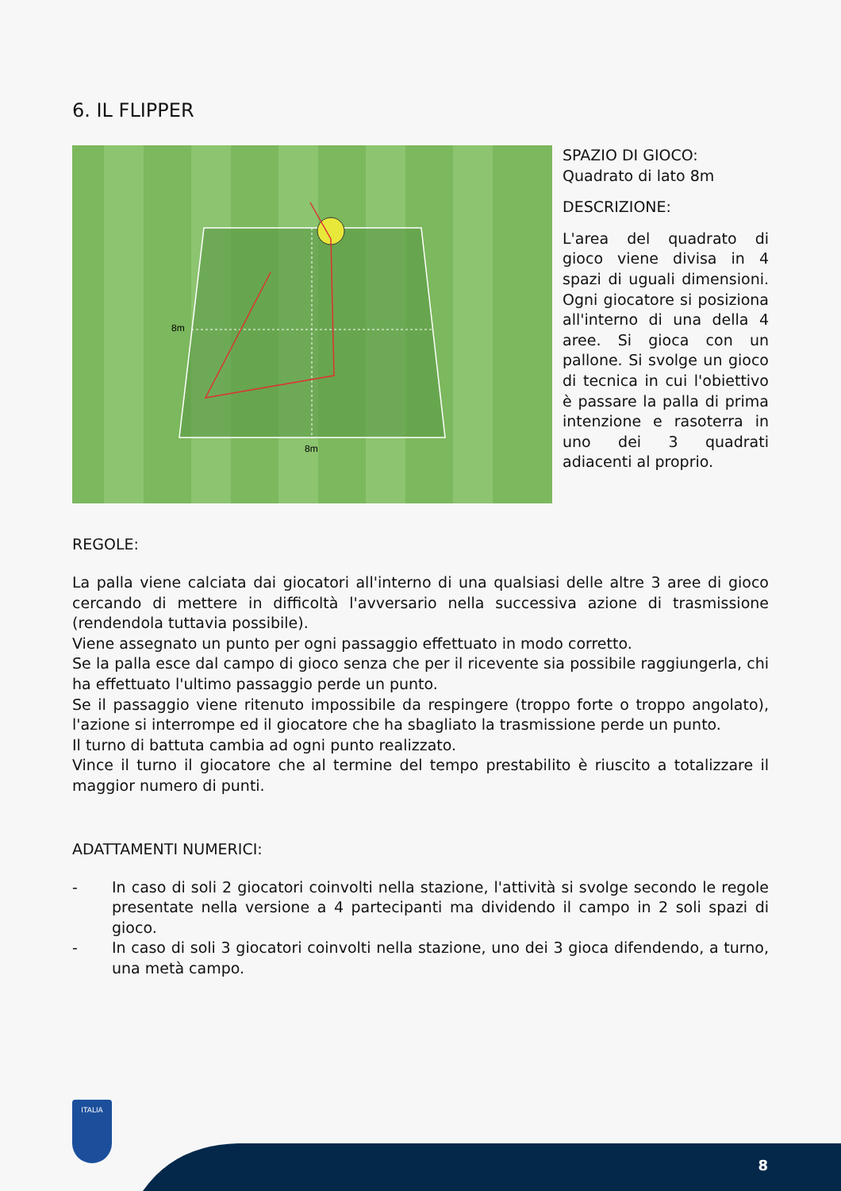6. IL FLIPPER
8m
8m
SPAZIO DI GIOCO:
Quadrato di lato 8m
DESCRIZIONE:
L'area del quadrato di gioco viene divisa in 4 spazi di uguali dimensioni. Ogni giocatore si posiziona all'interno di una della 4 aree. Si gioca con un pallone. Si svolge un gioco di tecnica in cui l'obiettivo è passare la palla di prima intenzione e rasoterra in uno dei 3 quadrati adiacenti al proprio.
REGOLE:
La palla viene calciata dai giocatori all'interno di una qualsiasi delle altre 3 aree di gioco cercando di mettere in difficoltà l'avversario nella successiva azione di trasmissione (rendendola tuttavia possibile).
Viene assegnato un punto per ogni passaggio effettuato in modo corretto.
Se la palla esce dal campo di gioco senza che per il ricevente sia possibile raggiungerla, chi ha effettuato l'ultimo passaggio perde un punto.
Se il passaggio viene ritenuto impossibile da respingere (troppo forte o troppo angolato), l'azione si interrompe ed il giocatore che ha sbagliato la trasmissione perde un punto.
Il turno di battuta cambia ad ogni punto realizzato.
Vince il turno il giocatore che al termine del tempo prestabilito è riuscito a totalizzare il maggior numero di punti.
ADATTAMENTI NUMERICI:
- In caso di soli 2 giocatori coinvolti nella stazione, l'attività si svolge secondo le regole presentate nella versione a 4 partecipanti ma dividendo il campo in 2 soli spazi di gioco.
- In caso di soli 3 giocatori coinvolti nella stazione, uno dei 3 gioca difendendo, a turno, una metà campo.
ITALIA
8